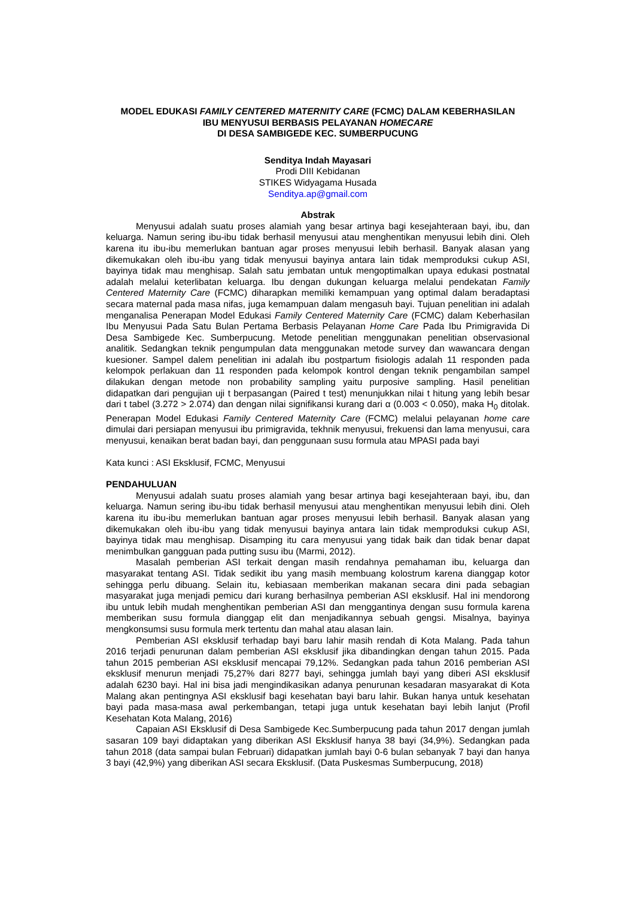MODEL EDUKASI FAMILY CENTERED MATERNITY CARE (FCMC) DALAM KEBERHASILAN
IBU MENYUSUI BERBASIS PELAYANAN HOMECARE
DI DESA SAMBIGEDE KEC. SUMBERPUCUNG
Senditya Indah Mayasari
Prodi DIII Kebidanan
STIKES Widyagama Husada
Senditya.ap@gmail.com
Abstrak
Menyusui adalah suatu proses alamiah yang besar artinya bagi kesejahteraan bayi, ibu, dan keluarga. Namun sering ibu-ibu tidak berhasil menyusui atau menghentikan menyusui lebih dini. Oleh karena itu ibu-ibu memerlukan bantuan agar proses menyusui lebih berhasil. Banyak alasan yang dikemukakan oleh ibu-ibu yang tidak menyusui bayinya antara lain tidak memproduksi cukup ASI, bayinya tidak mau menghisap. Salah satu jembatan untuk mengoptimalkan upaya edukasi postnatal adalah melalui keterlibatan keluarga. Ibu dengan dukungan keluarga melalui pendekatan Family Centered Maternity Care (FCMC) diharapkan memiliki kemampuan yang optimal dalam beradaptasi secara maternal pada masa nifas, juga kemampuan dalam mengasuh bayi. Tujuan penelitian ini adalah menganalisa Penerapan Model Edukasi Family Centered Maternity Care (FCMC) dalam Keberhasilan Ibu Menyusui Pada Satu Bulan Pertama Berbasis Pelayanan Home Care Pada Ibu Primigravida Di Desa Sambigede Kec. Sumberpucung. Metode penelitian menggunakan penelitian observasional analitik. Sedangkan teknik pengumpulan data menggunakan metode survey dan wawancara dengan kuesioner. Sampel dalem penelitian ini adalah ibu postpartum fisiologis adalah 11 responden pada kelompok perlakuan dan 11 responden pada kelompok kontrol dengan teknik pengambilan sampel dilakukan dengan metode non probability sampling yaitu purposive sampling. Hasil penelitian didapatkan dari pengujian uji t berpasangan (Paired t test) menunjukkan nilai t hitung yang lebih besar dari t tabel (3.272 > 2.074) dan dengan nilai signifikansi kurang dari α (0.003 < 0.050), maka H<sub>0</sub> ditolak. Penerapan Model Edukasi Family Centered Maternity Care (FCMC) melalui pelayanan home care dimulai dari persiapan menyusui ibu primigravida, tekhnik menyusui, frekuensi dan lama menyusui, cara menyusui, kenaikan berat badan bayi, dan penggunaan susu formula atau MPASI pada bayi
Kata kunci : ASI Eksklusif, FCMC, Menyusui
PENDAHULUAN
Menyusui adalah suatu proses alamiah yang besar artinya bagi kesejahteraan bayi, ibu, dan keluarga. Namun sering ibu-ibu tidak berhasil menyusui atau menghentikan menyusui lebih dini. Oleh karena itu ibu-ibu memerlukan bantuan agar proses menyusui lebih berhasil. Banyak alasan yang dikemukakan oleh ibu-ibu yang tidak menyusui bayinya antara lain tidak memproduksi cukup ASI, bayinya tidak mau menghisap. Disamping itu cara menyusui yang tidak baik dan tidak benar dapat menimbulkan gangguan pada putting susu ibu (Marmi, 2012).
Masalah pemberian ASI terkait dengan masih rendahnya pemahaman ibu, keluarga dan masyarakat tentang ASI. Tidak sedikit ibu yang masih membuang kolostrum karena dianggap kotor sehingga perlu dibuang. Selain itu, kebiasaan memberikan makanan secara dini pada sebagian masyarakat juga menjadi pemicu dari kurang berhasilnya pemberian ASI eksklusif. Hal ini mendorong ibu untuk lebih mudah menghentikan pemberian ASI dan menggantinya dengan susu formula karena memberikan susu formula dianggap elit dan menjadikannya sebuah gengsi. Misalnya, bayinya mengkonsumsi susu formula merk tertentu dan mahal atau alasan lain.
Pemberian ASI eksklusif terhadap bayi baru lahir masih rendah di Kota Malang. Pada tahun 2016 terjadi penurunan dalam pemberian ASI eksklusif jika dibandingkan dengan tahun 2015. Pada tahun 2015 pemberian ASI eksklusif mencapai 79,12%. Sedangkan pada tahun 2016 pemberian ASI eksklusif menurun menjadi 75,27% dari 8277 bayi, sehingga jumlah bayi yang diberi ASI eksklusif adalah 6230 bayi. Hal ini bisa jadi mengindikasikan adanya penurunan kesadaran masyarakat di Kota Malang akan pentingnya ASI eksklusif bagi kesehatan bayi baru lahir. Bukan hanya untuk kesehatan bayi pada masa-masa awal perkembangan, tetapi juga untuk kesehatan bayi lebih lanjut (Profil Kesehatan Kota Malang, 2016)
Capaian ASI Eksklusif di Desa Sambigede Kec.Sumberpucung pada tahun 2017 dengan jumlah sasaran 109 bayi didaptakan yang diberikan ASI Eksklusif hanya 38 bayi (34,9%). Sedangkan pada tahun 2018 (data sampai bulan Februari) didapatkan jumlah bayi 0-6 bulan sebanyak 7 bayi dan hanya 3 bayi (42,9%) yang diberikan ASI secara Eksklusif. (Data Puskesmas Sumberpucung, 2018)